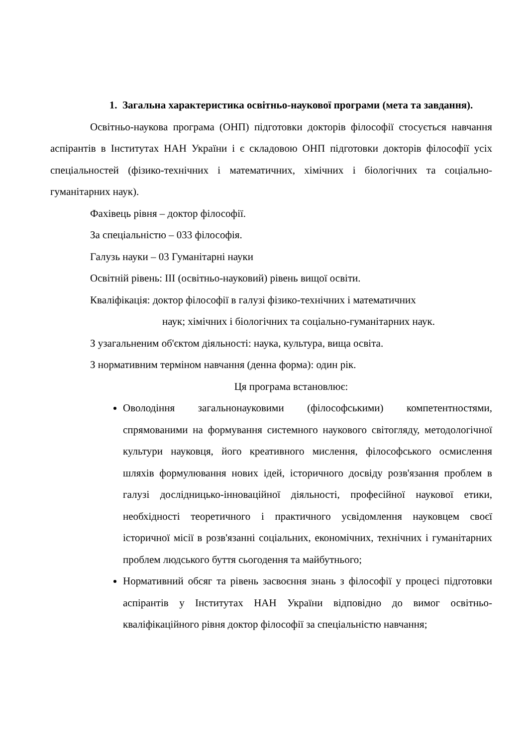1. Загальна характеристика освітньо-наукової програми (мета та завдання).
Освітньо-наукова програма (ОНП) підготовки докторів філософії стосується навчання аспірантів в Інститутах НАН України і є складовою ОНП підготовки докторів філософії усіх спеціальностей (фізико-технічних і математичних, хімічних і біологічних та соціально-гуманітарних наук).
Фахівець рівня – доктор філософії.
За спеціальністю – 033 філософія.
Галузь науки – 03 Гуманітарні науки
Освітній рівень: III (освітньо-науковий) рівень вищої освіти.
Кваліфікація: доктор філософії в галузі фізико-технічних і математичних
наук; хімічних і біологічних та соціально-гуманітарних наук.
З узагальненим об'єктом діяльності: наука, культура, вища освіта.
З нормативним терміном навчання (денна форма): один рік.
Ця програма встановлює:
Оволодіння загальнонауковими (філософськими) компетентностями, спрямованими на формування системного наукового світогляду, методологічної культури науковця, його креативного мислення, філософського осмислення шляхів формулювання нових ідей, історичного досвіду розв'язання проблем в галузі дослідницько-інноваційної діяльності, професійної наукової етики, необхідності теоретичного і практичного усвідомлення науковцем своєї історичної місії в розв'язанні соціальних, економічних, технічних і гуманітарних проблем людського буття сьогодення та майбутнього;
Нормативний обсяг та рівень засвоєння знань з філософії у процесі підготовки аспірантів у Інститутах НАН України відповідно до вимог освітньо-кваліфікаційного рівня доктор філософії за спеціальністю навчання;